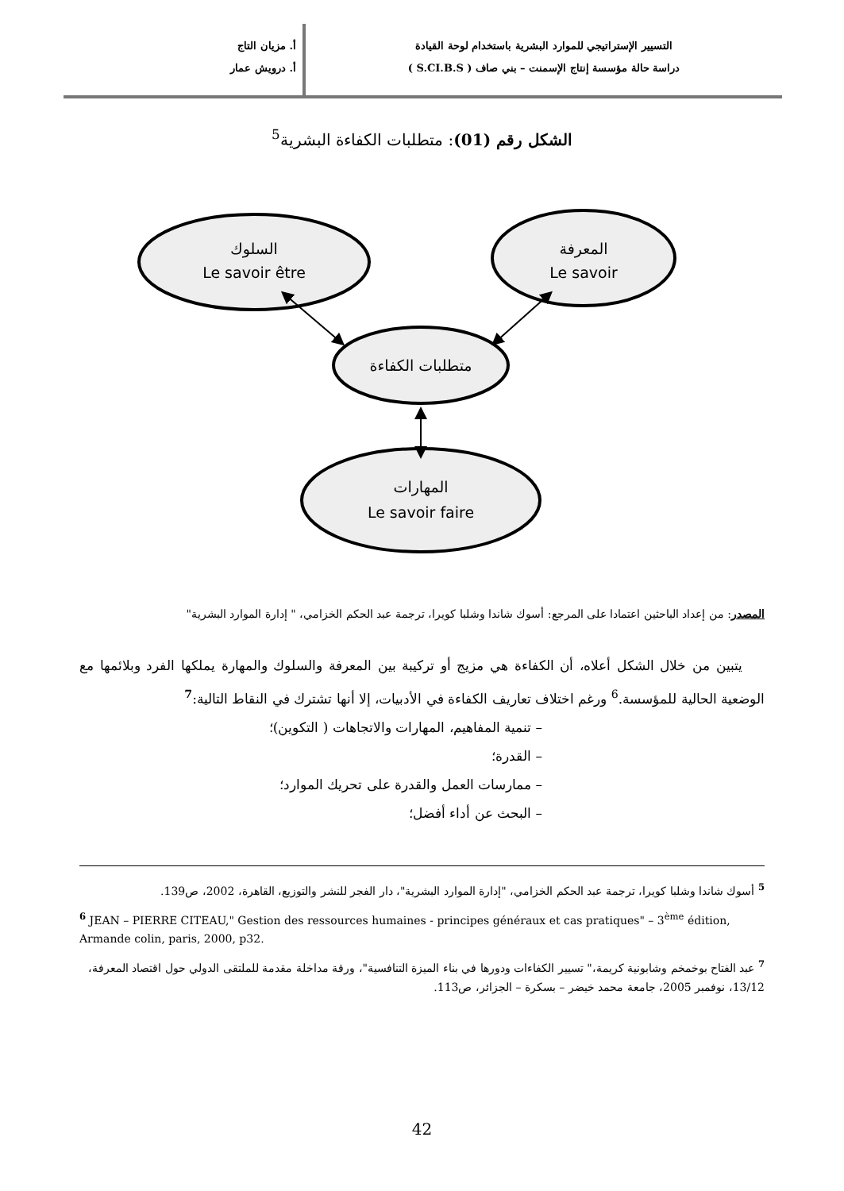التسيير الإستراتيجي للموارد البشرية باستخدام لوحة القيادة
دراسة حالة مؤسسة إنتاج الإسمنت – بني صاف ( S.CI.B.S )
أ. مزيان التاج
أ. درويش عمار
الشكل رقم (01): متطلبات الكفاءة البشرية<sup>5</sup>
السلوك
Le savoir être
المعرفة
Le savoir
متطلبات الكفاءة
المهارات
Le savoir faire
المصدر: من إعداد الباحثين اعتمادا على المرجع: أسوك شاندا وشلبا كويرا، ترجمة عبد الحكم الخزامي، " إدارة الموارد البشرية"
يتبين من خلال الشكل أعلاه، أن الكفاءة هي مزيج أو تركيبة بين المعرفة والسلوك والمهارة يملكها الفرد وبلائمها مع الوضعية الحالية للمؤسسة.<sup>6</sup> ورغم اختلاف تعاريف الكفاءة في الأدبيات، إلا أنها تشترك في النقاط التالية:<sup>7</sup>
– تنمية المفاهيم، المهارات والاتجاهات ( التكوين)؛
– القدرة؛
– ممارسات العمل والقدرة على تحريك الموارد؛
– البحث عن أداء أفضل؛
<sup>5</sup> أسوك شاندا وشلبا كويرا، ترجمة عبد الحكم الخزامي، "إدارة الموارد البشرية"، دار الفجر للنشر والتوزيع، القاهرة، 2002، ص139.
<sup>6</sup> JEAN – PIERRE CITEAU," Gestion des ressources humaines - principes généraux et cas pratiques" – 3<sup>ème</sup> édition, Armande colin, paris, 2000, p32.
<sup>7</sup> عبد الفتاح بوخمخم وشابونية كريمة،" تسيير الكفاءات ودورها في بناء الميزة التنافسية"، ورقة مداخلة مقدمة للملتقى الدولي حول اقتصاد المعرفة، 13/12، نوفمبر 2005، جامعة محمد خيضر – بسكرة – الجزائر، ص113.
42